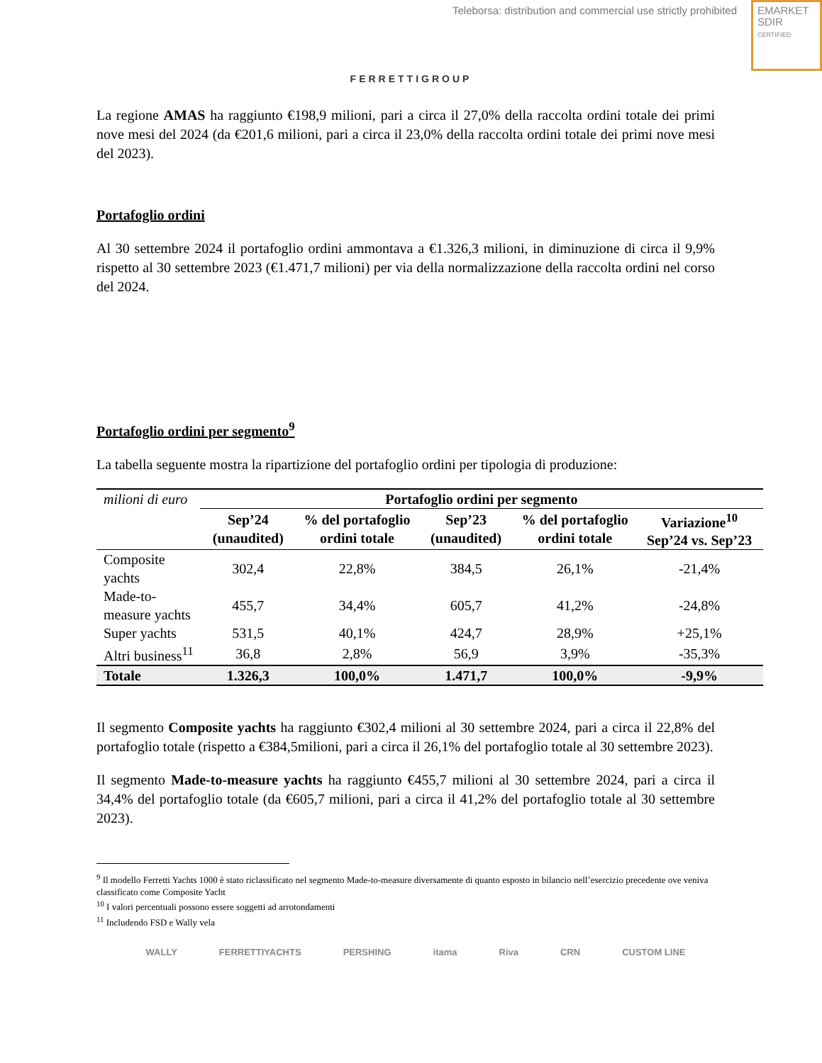Teleborsa: distribution and commercial use strictly prohibited
EMARKET
SDIR
CERTIFIED
FERRETTIGROUP
La regione AMAS ha raggiunto €198,9 milioni, pari a circa il 27,0% della raccolta ordini totale dei primi nove mesi del 2024 (da €201,6 milioni, pari a circa il 23,0% della raccolta ordini totale dei primi nove mesi del 2023).
Portafoglio ordini
Al 30 settembre 2024 il portafoglio ordini ammontava a €1.326,3 milioni, in diminuzione di circa il 9,9% rispetto al 30 settembre 2023 (€1.471,7 milioni) per via della normalizzazione della raccolta ordini nel corso del 2024.
Portafoglio ordini per segmento<sup>9</sup>
La tabella seguente mostra la ripartizione del portafoglio ordini per tipologia di produzione:
| milioni di euro | Portafoglio ordini per segmento | | | | |
| | Sep’24 (unaudited) | % del portafoglio ordini totale | Sep’23 (unaudited) | % del portafoglio ordini totale | Variazione<sup>10</sup> Sep’24 vs. Sep’23 |
| Composite yachts | 302,4 | 22,8% | 384,5 | 26,1% | -21,4% |
| Made-to-measure yachts | 455,7 | 34,4% | 605,7 | 41,2% | -24,8% |
| Super yachts | 531,5 | 40,1% | 424,7 | 28,9% | +25,1% |
| Altri business<sup>11</sup> | 36,8 | 2,8% | 56,9 | 3,9% | -35,3% |
| Totale | 1.326,3 | 100,0% | 1.471,7 | 100,0% | -9,9% |
Il segmento Composite yachts ha raggiunto €302,4 milioni al 30 settembre 2024, pari a circa il 22,8% del portafoglio totale (rispetto a €384,5milioni, pari a circa il 26,1% del portafoglio totale al 30 settembre 2023).
Il segmento Made-to-measure yachts ha raggiunto €455,7 milioni al 30 settembre 2024, pari a circa il 34,4% del portafoglio totale (da €605,7 milioni, pari a circa il 41,2% del portafoglio totale al 30 settembre 2023).
<sup>9</sup> Il modello Ferretti Yachts 1000 è stato riclassificato nel segmento Made-to-measure diversamente di quanto esposto in bilancio nell’esercizio precedente ove veniva classificato come Composite Yacht
<sup>10</sup> I valori percentuali possono essere soggetti ad arrotondamenti
<sup>11</sup> Includendo FSD e Wally vela
WALLY FERRETTIYACHTS PERSHING itama Riva CRN CUSTOM LINE